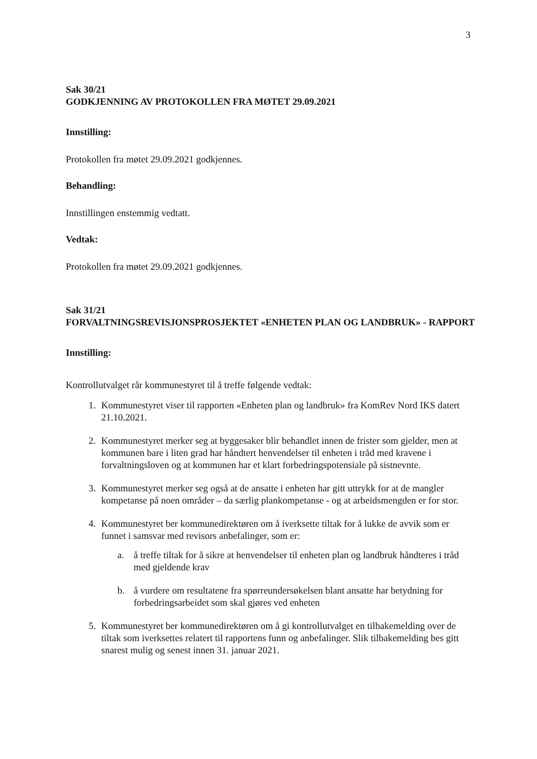3
Sak 30/21
GODKJENNING AV PROTOKOLLEN FRA MØTET 29.09.2021
Innstilling:
Protokollen fra møtet 29.09.2021 godkjennes.
Behandling:
Innstillingen enstemmig vedtatt.
Vedtak:
Protokollen fra møtet 29.09.2021 godkjennes.
Sak 31/21
FORVALTNINGSREVISJONSPROSJEKTET «ENHETEN PLAN OG LANDBRUK» - RAPPORT
Innstilling:
Kontrollutvalget rår kommunestyret til å treffe følgende vedtak:
1. Kommunestyret viser til rapporten «Enheten plan og landbruk» fra KomRev Nord IKS datert 21.10.2021.
2. Kommunestyret merker seg at byggesaker blir behandlet innen de frister som gjelder, men at kommunen bare i liten grad har håndtert henvendelser til enheten i tråd med kravene i forvaltningsloven og at kommunen har et klart forbedringspotensiale på sistnevnte.
3. Kommunestyret merker seg også at de ansatte i enheten har gitt uttrykk for at de mangler kompetanse på noen områder – da særlig plankompetanse - og at arbeidsmengden er for stor.
4. Kommunestyret ber kommunedirektøren om å iverksette tiltak for å lukke de avvik som er funnet i samsvar med revisors anbefalinger, som er:
a. å treffe tiltak for å sikre at henvendelser til enheten plan og landbruk håndteres i tråd med gjeldende krav
b. å vurdere om resultatene fra spørreundersøkelsen blant ansatte har betydning for forbedringsarbeidet som skal gjøres ved enheten
5. Kommunestyret ber kommunedirektøren om å gi kontrollutvalget en tilbakemelding over de tiltak som iverksettes relatert til rapportens funn og anbefalinger. Slik tilbakemelding bes gitt snarest mulig og senest innen 31. januar 2021.